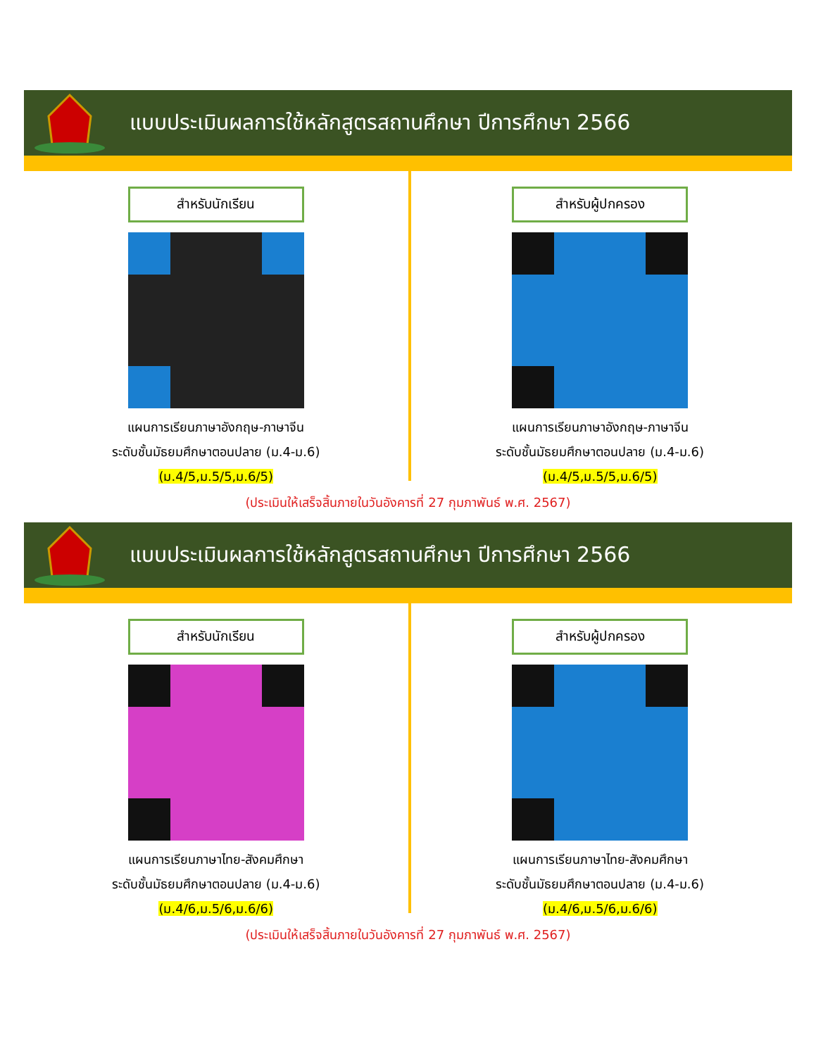แบบประเมินผลการใช้หลักสูตรสถานศึกษา ปีการศึกษา 2566
สำหรับนักเรียน
แผนการเรียนภาษาอังกฤษ-ภาษาจีน
ระดับชั้นมัธยมศึกษาตอนปลาย (ม.4-ม.6)
(ม.4/5,ม.5/5,ม.6/5)
สำหรับผู้ปกครอง
แผนการเรียนภาษาอังกฤษ-ภาษาจีน
ระดับชั้นมัธยมศึกษาตอนปลาย (ม.4-ม.6)
(ม.4/5,ม.5/5,ม.6/5)
(ประเมินให้เสร็จสิ้นภายในวันอังคารที่ 27 กุมภาพันธ์ พ.ศ. 2567)
แบบประเมินผลการใช้หลักสูตรสถานศึกษา ปีการศึกษา 2566
สำหรับนักเรียน
แผนการเรียนภาษาไทย-สังคมศึกษา
ระดับชั้นมัธยมศึกษาตอนปลาย (ม.4-ม.6)
(ม.4/6,ม.5/6,ม.6/6)
สำหรับผู้ปกครอง
แผนการเรียนภาษาไทย-สังคมศึกษา
ระดับชั้นมัธยมศึกษาตอนปลาย (ม.4-ม.6)
(ม.4/6,ม.5/6,ม.6/6)
(ประเมินให้เสร็จสิ้นภายในวันอังคารที่ 27 กุมภาพันธ์ พ.ศ. 2567)